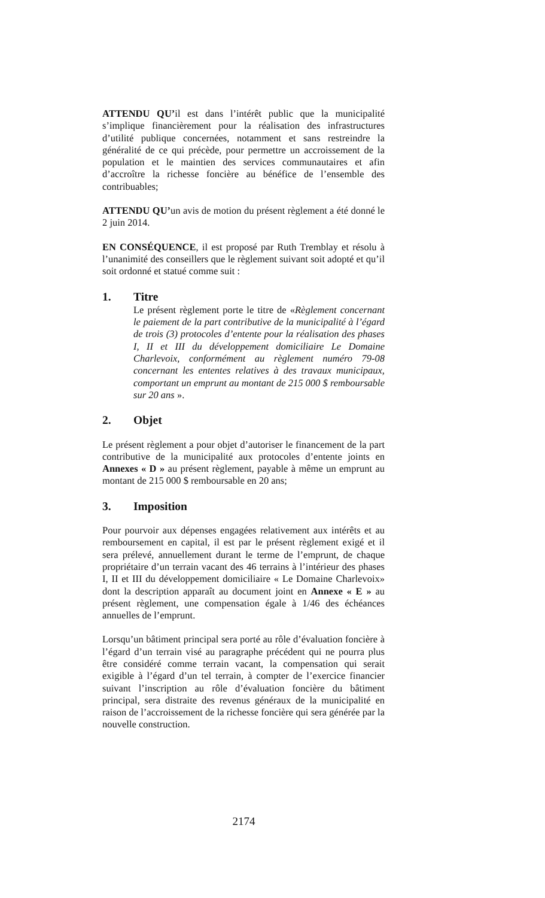ATTENDU QU’il est dans l’intérêt public que la municipalité s’implique financièrement pour la réalisation des infrastructures d’utilité publique concernées, notamment et sans restreindre la généralité de ce qui précède, pour permettre un accroissement de la population et le maintien des services communautaires et afin d’accroître la richesse foncière au bénéfice de l’ensemble des contribuables;
ATTENDU QU’un avis de motion du présent règlement a été donné le 2 juin 2014.
EN CONSÉQUENCE, il est proposé par Ruth Tremblay et résolu à l’unanimité des conseillers que le règlement suivant soit adopté et qu’il soit ordonné et statué comme suit :
1. Titre
Le présent règlement porte le titre de «Règlement concernant le paiement de la part contributive de la municipalité à l’égard de trois (3) protocoles d’entente pour la réalisation des phases I, II et III du développement domiciliaire Le Domaine Charlevoix, conformément au règlement numéro 79-08 concernant les ententes relatives à des travaux municipaux, comportant un emprunt au montant de 215 000 $ remboursable sur 20 ans ».
2. Objet
Le présent règlement a pour objet d’autoriser le financement de la part contributive de la municipalité aux protocoles d’entente joints en Annexes « D » au présent règlement, payable à même un emprunt au montant de 215 000 $ remboursable en 20 ans;
3. Imposition
Pour pourvoir aux dépenses engagées relativement aux intérêts et au remboursement en capital, il est par le présent règlement exigé et il sera prélevé, annuellement durant le terme de l’emprunt, de chaque propriétaire d’un terrain vacant des 46 terrains à l’intérieur des phases I, II et III du développement domiciliaire « Le Domaine Charlevoix» dont la description apparaît au document joint en Annexe « E » au présent règlement, une compensation égale à 1/46 des échéances annuelles de l’emprunt.
Lorsqu’un bâtiment principal sera porté au rôle d’évaluation foncière à l’égard d’un terrain visé au paragraphe précédent qui ne pourra plus être considéré comme terrain vacant, la compensation qui serait exigible à l’égard d’un tel terrain, à compter de l’exercice financier suivant l’inscription au rôle d’évaluation foncière du bâtiment principal, sera distraite des revenus généraux de la municipalité en raison de l’accroissement de la richesse foncière qui sera générée par la nouvelle construction.
2174